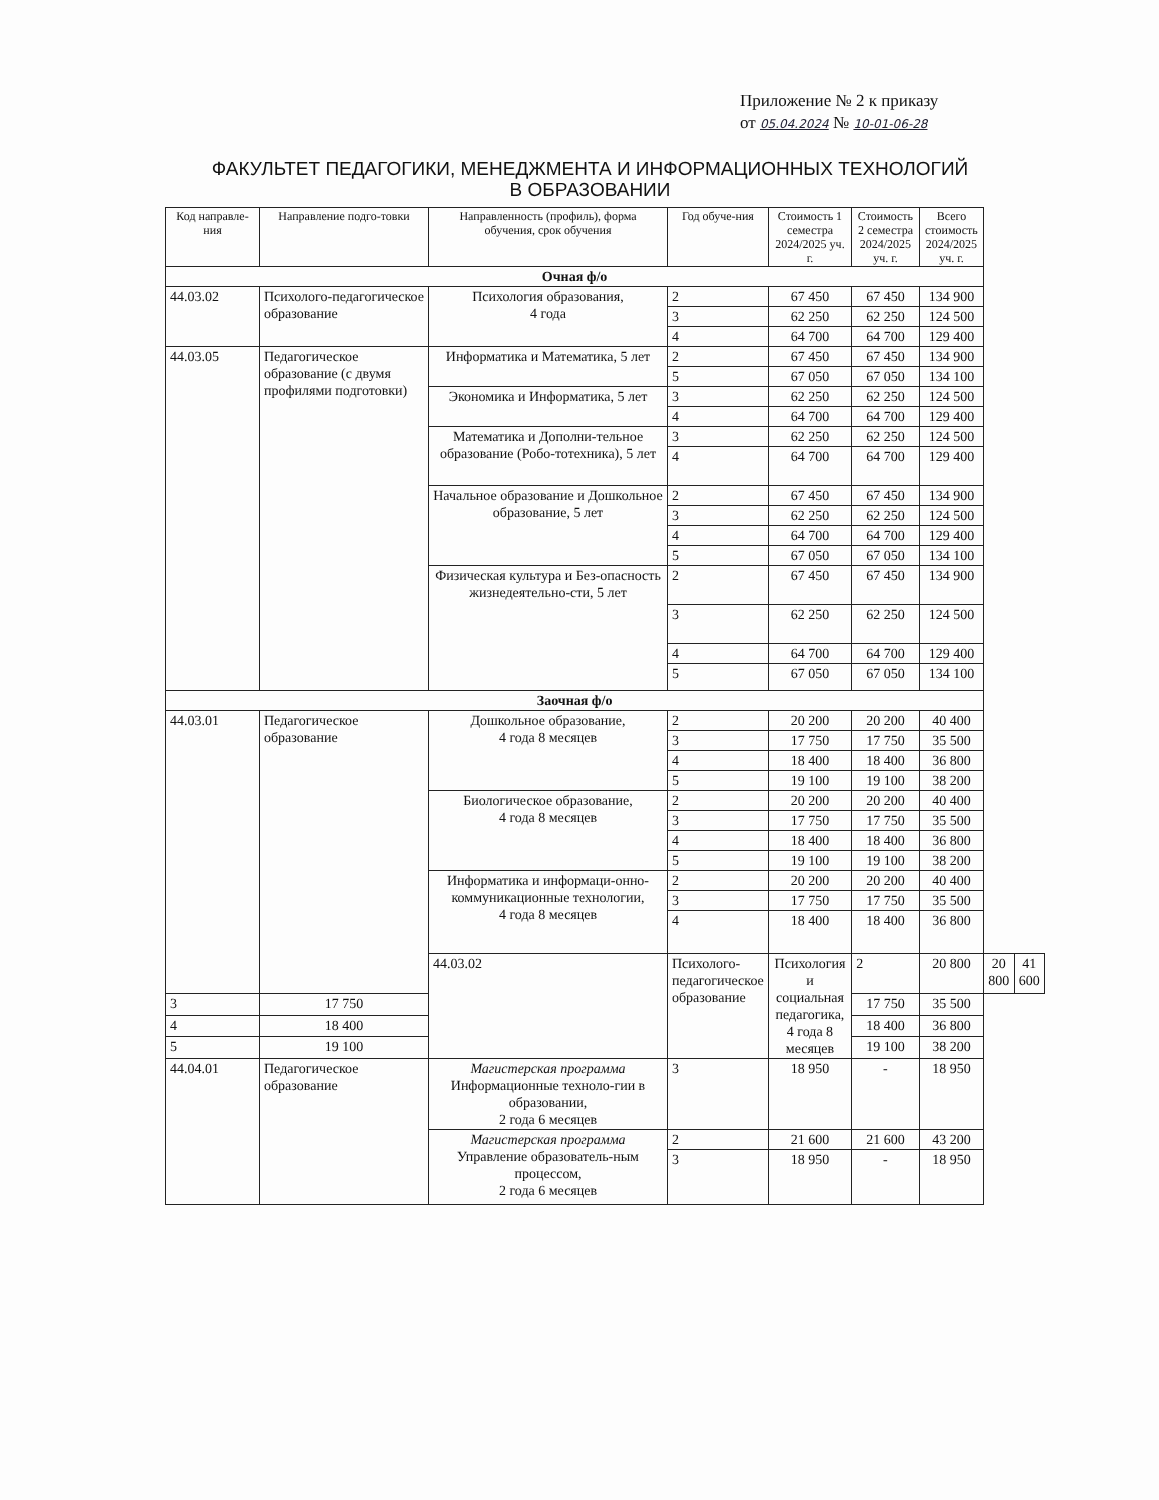Приложение № 2 к приказу
от 05.04.2024 № 10-01-06-28
ФАКУЛЬТЕТ ПЕДАГОГИКИ, МЕНЕДЖМЕНТА И ИНФОРМАЦИОННЫХ ТЕХНОЛОГИЙ
В ОБРАЗОВАНИИ
| Код направле-ния | Направление подго-товки | Направленность (профиль), форма обучения, срок обучения | Год обуче-ния | Стоимость 1 семестра 2024/2025 уч. г. | Стоимость 2 семестра 2024/2025 уч. г. | Всего стоимость 2024/2025 уч. г. | | |
| --- | --- | --- | --- | --- | --- | --- | --- | --- |
| Очная ф/о | | | | | | | | |
| 44.03.02 | Психолого-педагогическое образование | Психология образования, 4 года | 2 | 67 450 | 67 450 | 134 900 | | |
| | | | 3 | 62 250 | 62 250 | 124 500 | | |
| | | | 4 | 64 700 | 64 700 | 129 400 | | |
| 44.03.05 | Педагогическое образование (с двумя профилями подготовки) | Информатика и Математика, 5 лет | 2 | 67 450 | 67 450 | 134 900 | | |
| | | | 5 | 67 050 | 67 050 | 134 100 | | |
| | | Экономика и Информатика, 5 лет | 3 | 62 250 | 62 250 | 124 500 | | |
| | | | 4 | 64 700 | 64 700 | 129 400 | | |
| | | Математика и Дополни-тельное образование (Робо-тотехника), 5 лет | 3 | 62 250 | 62 250 | 124 500 | | |
| | | | 4 | 64 700 | 64 700 | 129 400 | | |
| | | Начальное образование и Дошкольное образование, 5 лет | 2 | 67 450 | 67 450 | 134 900 | | |
| | | | 3 | 62 250 | 62 250 | 124 500 | | |
| | | | 4 | 64 700 | 64 700 | 129 400 | | |
| | | | 5 | 67 050 | 67 050 | 134 100 | | |
| | | Физическая культура и Без-опасность жизнедеятельно-сти, 5 лет | 2 | 67 450 | 67 450 | 134 900 | | |
| | | | 3 | 62 250 | 62 250 | 124 500 | | |
| | | | 4 | 64 700 | 64 700 | 129 400 | | |
| | | | 5 | 67 050 | 67 050 | 134 100 | | |
| Заочная ф/о | | | | | | | | |
| 44.03.01 | Педагогическое образование | Дошкольное образование, 4 года 8 месяцев | 2 | 20 200 | 20 200 | 40 400 | | |
| | | | 3 | 17 750 | 17 750 | 35 500 | | |
| | | | 4 | 18 400 | 18 400 | 36 800 | | |
| | | | 5 | 19 100 | 19 100 | 38 200 | | |
| | | Биологическое образование, 4 года 8 месяцев | 2 | 20 200 | 20 200 | 40 400 | | |
| | | | 3 | 17 750 | 17 750 | 35 500 | | |
| | | | 4 | 18 400 | 18 400 | 36 800 | | |
| | | | 5 | 19 100 | 19 100 | 38 200 | | |
| | | Информатика и информаци-онно-коммуникационные технологии, 4 года 8 месяцев | 2 | 20 200 | 20 200 | 40 400 | | |
| | | | 3 | 17 750 | 17 750 | 35 500 | | |
| | | | 4 | 18 400 | 18 400 | 36 800 | | |
| | | 44.03.02 | Психолого-педагогическое образование | Психология и социальная педагогика, 4 года 8 месяцев | 2 | 20 800 | 20 800 | 41 600 |
| 3 | 17 750 | | | | 17 750 | 35 500 | | |
| 4 | 18 400 | | | | 18 400 | 36 800 | | |
| 5 | 19 100 | | | | 19 100 | 38 200 | | |
| 44.04.01 | Педагогическое образование | Магистерская программа Информационные техноло-гии в образовании, 2 года 6 месяцев | 3 | 18 950 | - | 18 950 | | |
| | | Магистерская программа Управление образователь-ным процессом, 2 года 6 месяцев | 2 | 21 600 | 21 600 | 43 200 | | |
| | | | 3 | 18 950 | - | 18 950 | | |